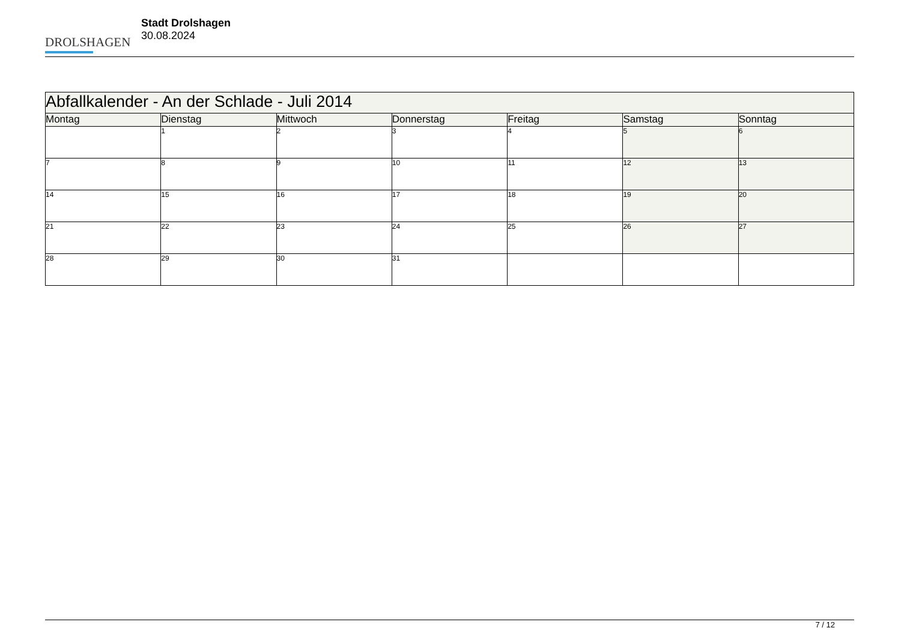DROLSHAGEN
Stadt Drolshagen
30.08.2024
| Abfallkalender - An der Schlade - Juli 2014 | | | | | | |
| Montag | Dienstag | Mittwoch | Donnerstag | Freitag | Samstag | Sonntag |
| | 1 | 2 | 3 | 4 | 5 | 6 |
| 7 | 8 | 9 | 10 | 11 | 12 | 13 |
| 14 | 15 | 16 | 17 | 18 | 19 | 20 |
| 21 | 22 | 23 | 24 | 25 | 26 | 27 |
| 28 | 29 | 30 | 31 | | | |
7 / 12